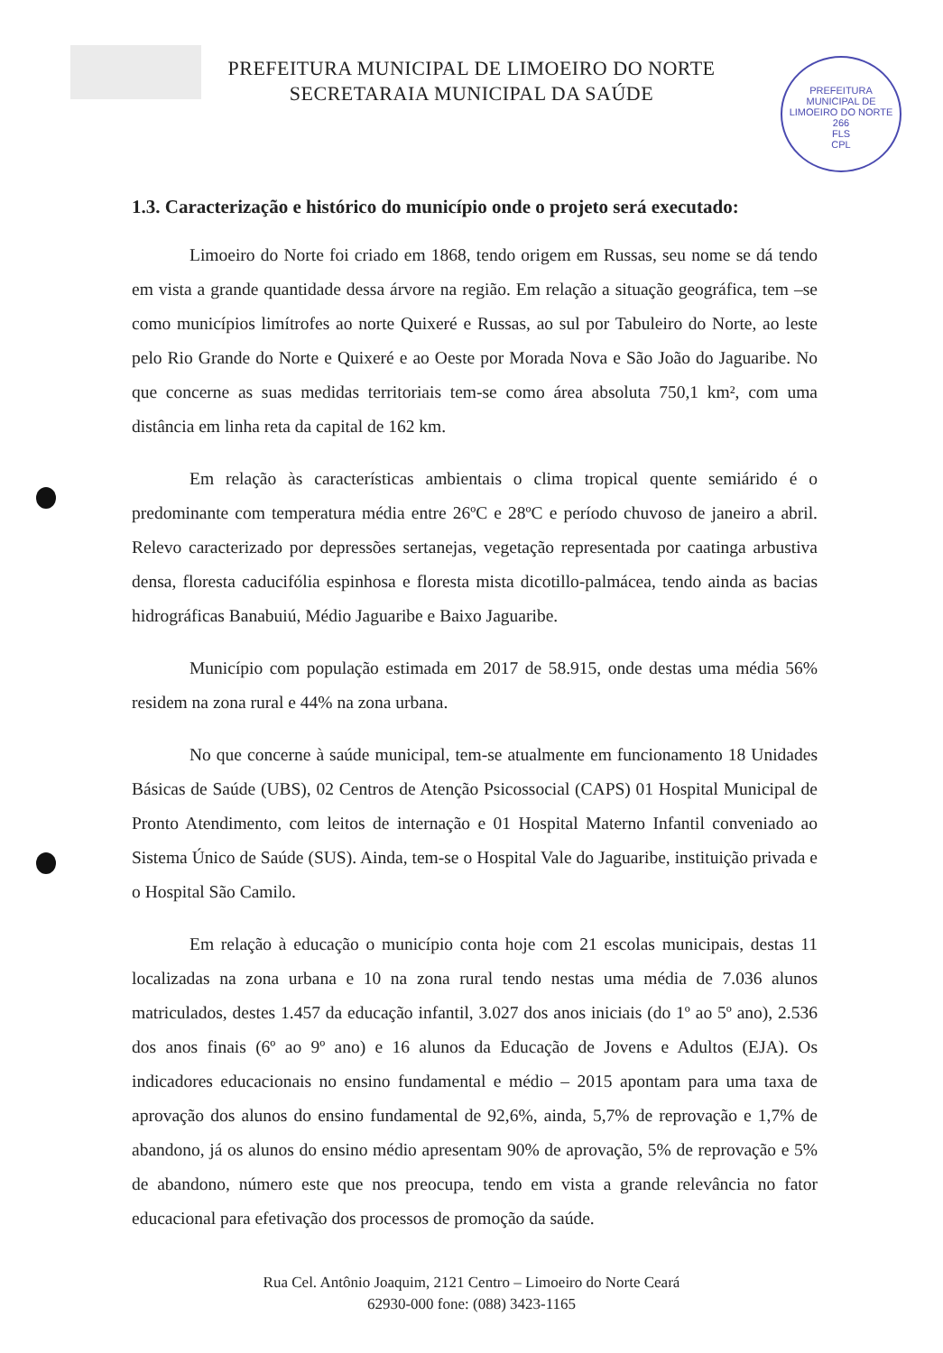PREFEITURA MUNICIPAL DE LIMOEIRO DO NORTE
SECRETARAIA MUNICIPAL DA SAÚDE
PREFEITURA MUNICIPAL DE LIMOEIRO DO NORTE
266
FLS
CPL
1.3. Caracterização e histórico do município onde o projeto será executado:
Limoeiro do Norte foi criado em 1868, tendo origem em Russas, seu nome se dá tendo em vista a grande quantidade dessa árvore na região. Em relação a situação geográfica, tem –se como municípios limítrofes ao norte Quixeré e Russas, ao sul por Tabuleiro do Norte, ao leste pelo Rio Grande do Norte e Quixeré e ao Oeste por Morada Nova e São João do Jaguaribe. No que concerne as suas medidas territoriais tem-se como área absoluta 750,1 km², com uma distância em linha reta da capital de 162 km.
Em relação às características ambientais o clima tropical quente semiárido é o predominante com temperatura média entre 26ºC e 28ºC e período chuvoso de janeiro a abril. Relevo caracterizado por depressões sertanejas, vegetação representada por caatinga arbustiva densa, floresta caducifólia espinhosa e floresta mista dicotillo-palmácea, tendo ainda as bacias hidrográficas Banabuiú, Médio Jaguaribe e Baixo Jaguaribe.
Município com população estimada em 2017 de 58.915, onde destas uma média 56% residem na zona rural e 44% na zona urbana.
No que concerne à saúde municipal, tem-se atualmente em funcionamento 18 Unidades Básicas de Saúde (UBS), 02 Centros de Atenção Psicossocial (CAPS) 01 Hospital Municipal de Pronto Atendimento, com leitos de internação e 01 Hospital Materno Infantil conveniado ao Sistema Único de Saúde (SUS). Ainda, tem-se o Hospital Vale do Jaguaribe, instituição privada e o Hospital São Camilo.
Em relação à educação o município conta hoje com 21 escolas municipais, destas 11 localizadas na zona urbana e 10 na zona rural tendo nestas uma média de 7.036 alunos matriculados, destes 1.457 da educação infantil, 3.027 dos anos iniciais (do 1º ao 5º ano), 2.536 dos anos finais (6º ao 9º ano) e 16 alunos da Educação de Jovens e Adultos (EJA). Os indicadores educacionais no ensino fundamental e médio – 2015 apontam para uma taxa de aprovação dos alunos do ensino fundamental de 92,6%, ainda, 5,7% de reprovação e 1,7% de abandono, já os alunos do ensino médio apresentam 90% de aprovação, 5% de reprovação e 5% de abandono, número este que nos preocupa, tendo em vista a grande relevância no fator educacional para efetivação dos processos de promoção da saúde.
Rua Cel. Antônio Joaquim, 2121 Centro – Limoeiro do Norte Ceará
62930-000 fone: (088) 3423-1165